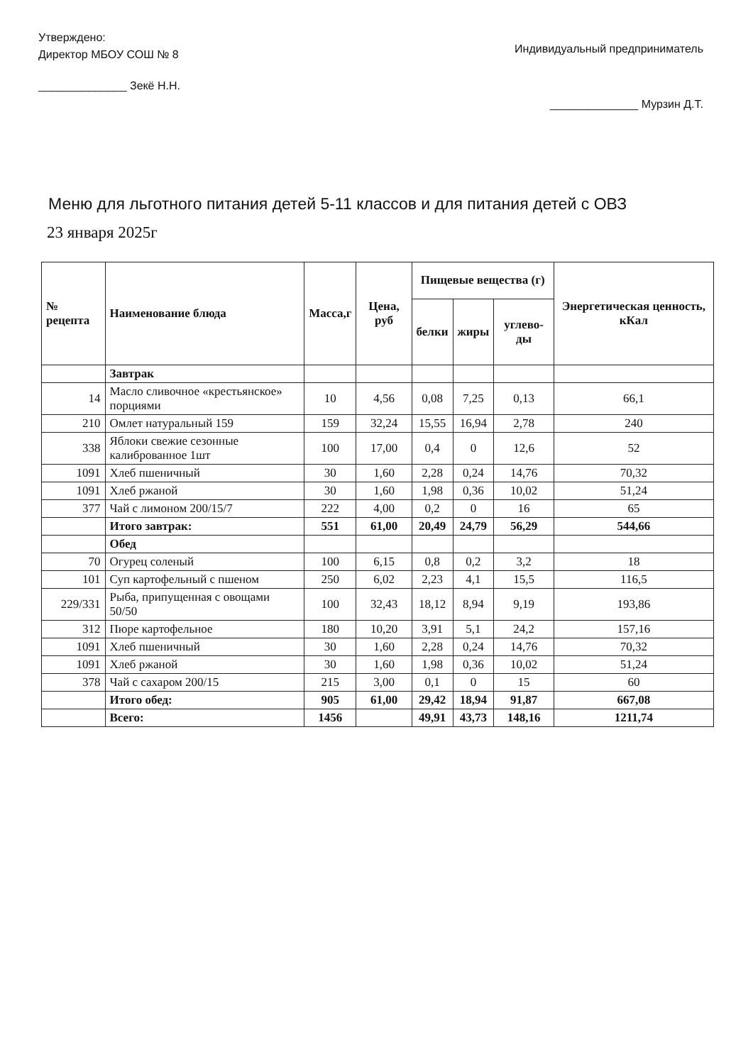Утверждено:
Директор МБОУ СОШ № 8
______________ Зекё Н.Н.
Индивидуальный предприниматель
______________ Мурзин Д.Т.
Меню для льготного питания детей 5-11 классов и для питания детей с ОВЗ
23 января 2025г
| № рецепта | Наименование блюда | Масса,г | Цена, руб | Пищевые вещества (г) | | | Энергетическая ценность, кКал |
| --- | --- | --- | --- | --- | --- | --- | --- |
| | | | | белки | жиры | углево-ды | |
| | Завтрак | | | | | | |
| 14 | Масло сливочное «крестьянское» порциями | 10 | 4,56 | 0,08 | 7,25 | 0,13 | 66,1 |
| 210 | Омлет натуральный 159 | 159 | 32,24 | 15,55 | 16,94 | 2,78 | 240 |
| 338 | Яблоки свежие сезонные калиброванное 1шт | 100 | 17,00 | 0,4 | 0 | 12,6 | 52 |
| 1091 | Хлеб пшеничный | 30 | 1,60 | 2,28 | 0,24 | 14,76 | 70,32 |
| 1091 | Хлеб ржаной | 30 | 1,60 | 1,98 | 0,36 | 10,02 | 51,24 |
| 377 | Чай с лимоном 200/15/7 | 222 | 4,00 | 0,2 | 0 | 16 | 65 |
| | Итого завтрак: | 551 | 61,00 | 20,49 | 24,79 | 56,29 | 544,66 |
| | Обед | | | | | | |
| 70 | Огурец соленый | 100 | 6,15 | 0,8 | 0,2 | 3,2 | 18 |
| 101 | Суп картофельный с пшеном | 250 | 6,02 | 2,23 | 4,1 | 15,5 | 116,5 |
| 229/331 | Рыба, припущенная с овощами 50/50 | 100 | 32,43 | 18,12 | 8,94 | 9,19 | 193,86 |
| 312 | Пюре картофельное | 180 | 10,20 | 3,91 | 5,1 | 24,2 | 157,16 |
| 1091 | Хлеб пшеничный | 30 | 1,60 | 2,28 | 0,24 | 14,76 | 70,32 |
| 1091 | Хлеб ржаной | 30 | 1,60 | 1,98 | 0,36 | 10,02 | 51,24 |
| 378 | Чай с сахаром 200/15 | 215 | 3,00 | 0,1 | 0 | 15 | 60 |
| | Итого обед: | 905 | 61,00 | 29,42 | 18,94 | 91,87 | 667,08 |
| | Всего: | 1456 | | 49,91 | 43,73 | 148,16 | 1211,74 |